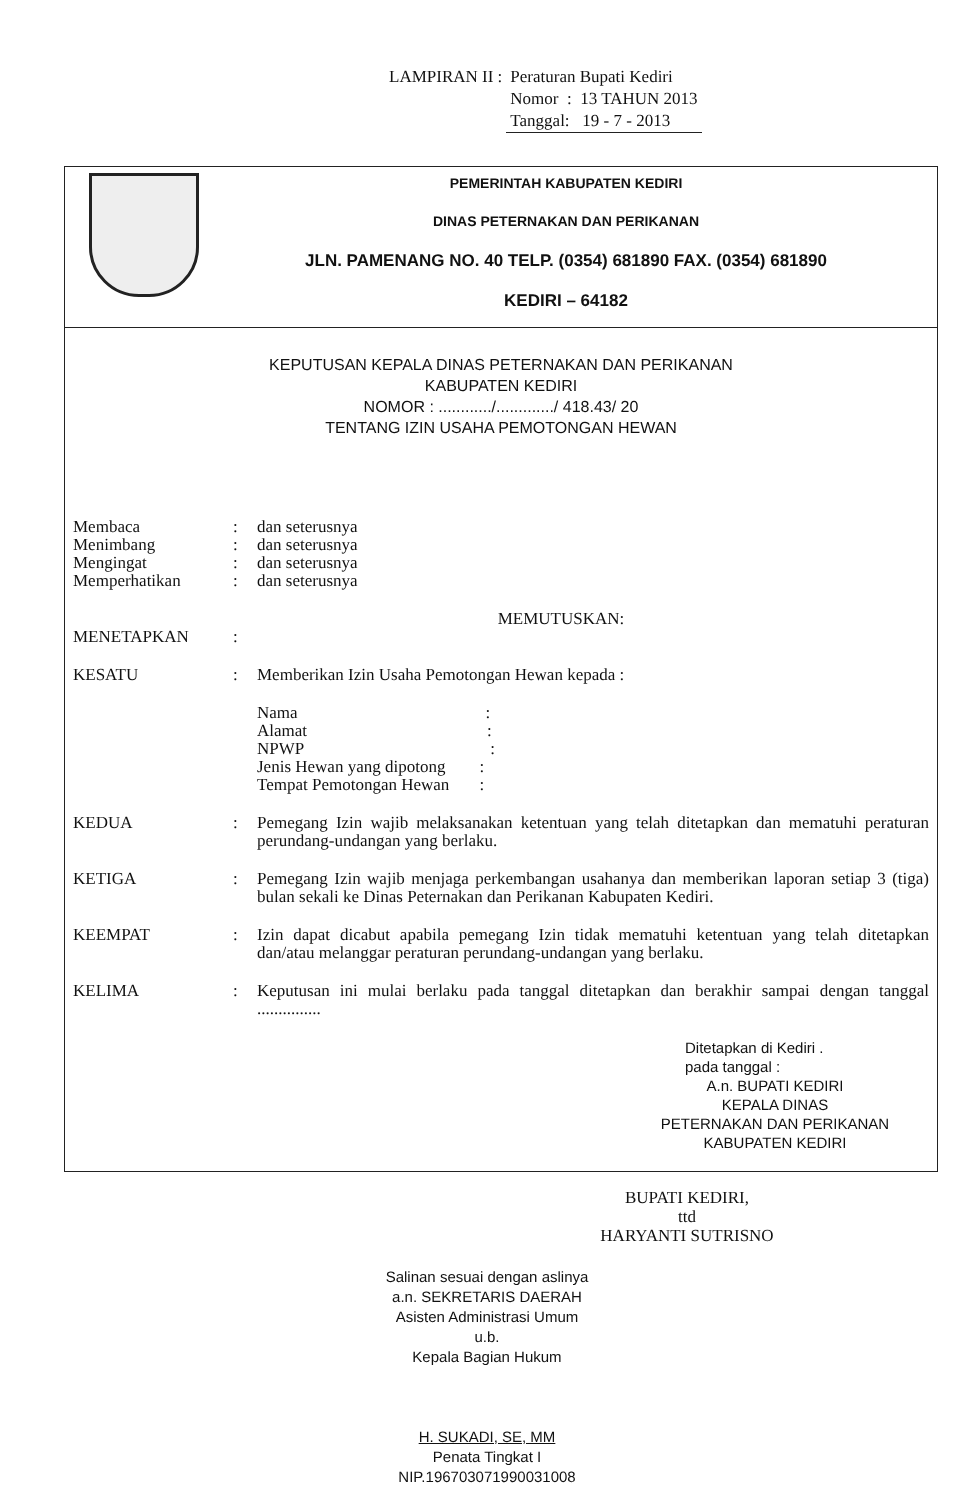| LAMPIRAN II : | Peraturan Bupati Kediri |
| | Nomor : 13 TAHUN 2013 |
| | Tanggal: 19 - 7 - 2013 |
PEMERINTAH KABUPATEN KEDIRI
DINAS PETERNAKAN DAN PERIKANAN
JLN. PAMENANG NO. 40 TELP. (0354) 681890 FAX. (0354) 681890
KEDIRI – 64182
KEPUTUSAN KEPALA DINAS PETERNAKAN DAN PERIKANAN
KABUPATEN KEDIRI
NOMOR : ............/............./ 418.43/ 20
TENTANG IZIN USAHA PEMOTONGAN HEWAN
Membaca : dan seterusnya
Menimbang : dan seterusnya
Mengingat : dan seterusnya
Memperhatikan : dan seterusnya
MEMUTUSKAN:
MENETAPKAN :
KESATU : Memberikan Izin Usaha Pemotongan Hewan kepada :
Nama:
Alamat:
NPWP:
Jenis Hewan yang dipotong:
Tempat Pemotongan Hewan:
KEDUA : Pemegang Izin wajib melaksanakan ketentuan yang telah ditetapkan dan mematuhi peraturan perundang-undangan yang berlaku.
KETIGA : Pemegang Izin wajib menjaga perkembangan usahanya dan memberikan laporan setiap 3 (tiga) bulan sekali ke Dinas Peternakan dan Perikanan Kabupaten Kediri.
KEEMPAT : Izin dapat dicabut apabila pemegang Izin tidak mematuhi ketentuan yang telah ditetapkan dan/atau melanggar peraturan perundang-undangan yang berlaku.
KELIMA : Keputusan ini mulai berlaku pada tanggal ditetapkan dan berakhir sampai dengan tanggal ...............
Ditetapkan di Kediri .
pada tanggal :
A.n. BUPATI KEDIRI
KEPALA DINAS
PETERNAKAN DAN PERIKANAN
KABUPATEN KEDIRI
BUPATI KEDIRI,
ttd
HARYANTI SUTRISNO
Salinan sesuai dengan aslinya
a.n. SEKRETARIS DAERAH
Asisten Administrasi Umum
u.b.
Kepala Bagian Hukum
H. SUKADI, SE, MM
Penata Tingkat I
NIP.196703071990031008